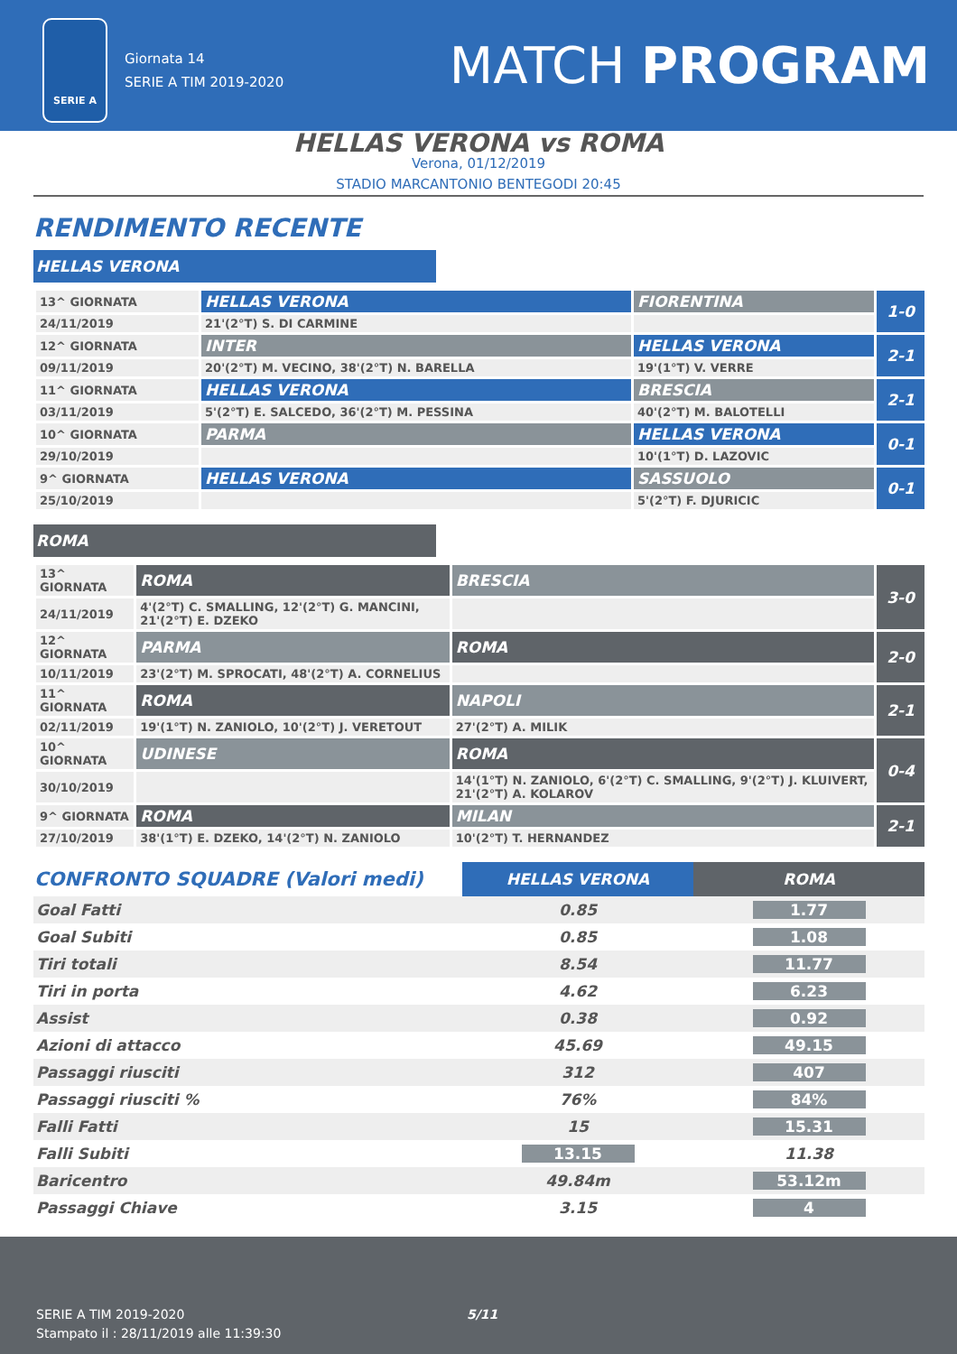SERIE A
Giornata 14
SERIE A TIM 2019-2020
MATCH PROGRAM
HELLAS VERONA vs ROMA
Verona, 01/12/2019
STADIO MARCANTONIO BENTEGODI 20:45
RENDIMENTO RECENTE
HELLAS VERONA
| 13^ GIORNATA | HELLAS VERONA | FIORENTINA | 1-0 |
| 24/11/2019 | 21'(2°T) S. DI CARMINE | | |
| 12^ GIORNATA | INTER | HELLAS VERONA | 2-1 |
| 09/11/2019 | 20'(2°T) M. VECINO, 38'(2°T) N. BARELLA | 19'(1°T) V. VERRE | |
| 11^ GIORNATA | HELLAS VERONA | BRESCIA | 2-1 |
| 03/11/2019 | 5'(2°T) E. SALCEDO, 36'(2°T) M. PESSINA | 40'(2°T) M. BALOTELLI | |
| 10^ GIORNATA | PARMA | HELLAS VERONA | 0-1 |
| 29/10/2019 | | 10'(1°T) D. LAZOVIC | |
| 9^ GIORNATA | HELLAS VERONA | SASSUOLO | 0-1 |
| 25/10/2019 | | 5'(2°T) F. DJURICIC | |
ROMA
| 13^ GIORNATA | ROMA | BRESCIA | 3-0 |
| 24/11/2019 | 4'(2°T) C. SMALLING, 12'(2°T) G. MANCINI, 21'(2°T) E. DZEKO | | |
| 12^ GIORNATA | PARMA | ROMA | 2-0 |
| 10/11/2019 | 23'(2°T) M. SPROCATI, 48'(2°T) A. CORNELIUS | | |
| 11^ GIORNATA | ROMA | NAPOLI | 2-1 |
| 02/11/2019 | 19'(1°T) N. ZANIOLO, 10'(2°T) J. VERETOUT | 27'(2°T) A. MILIK | |
| 10^ GIORNATA | UDINESE | ROMA | 0-4 |
| 30/10/2019 | | 14'(1°T) N. ZANIOLO, 6'(2°T) C. SMALLING, 9'(2°T) J. KLUIVERT, 21'(2°T) A. KOLAROV | |
| 9^ GIORNATA | ROMA | MILAN | 2-1 |
| 27/10/2019 | 38'(1°T) E. DZEKO, 14'(2°T) N. ZANIOLO | 10'(2°T) T. HERNANDEZ | |
| CONFRONTO SQUADRE (Valori medi) | HELLAS VERONA | ROMA |
| --- | --- | --- |
| Goal Fatti | 0.85 | 1.77 |
| Goal Subiti | 0.85 | 1.08 |
| Tiri totali | 8.54 | 11.77 |
| Tiri in porta | 4.62 | 6.23 |
| Assist | 0.38 | 0.92 |
| Azioni di attacco | 45.69 | 49.15 |
| Passaggi riusciti | 312 | 407 |
| Passaggi riusciti % | 76% | 84% |
| Falli Fatti | 15 | 15.31 |
| Falli Subiti | 13.15 | 11.38 |
| Baricentro | 49.84m | 53.12m |
| Passaggi Chiave | 3.15 | 4 |
SERIE A TIM 2019-2020
Stampato il : 28/11/2019 alle 11:39:30
5/11